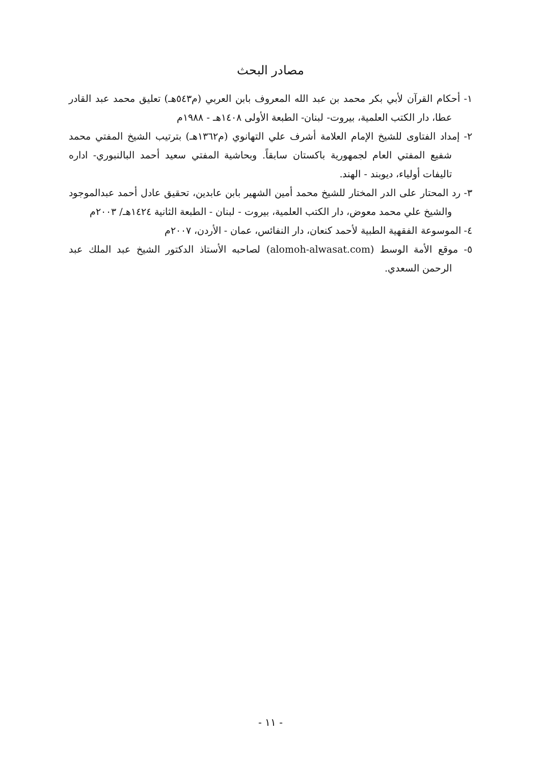مصادر البحث
١- أحكام القرآن لأبي بكر محمد بن عبد الله المعروف بابن العربي (م٥٤٣هـ) تعليق محمد عبد القادر عطا، دار الكتب العلمية، بيروت- لبنان- الطبعة الأولى ١٤٠٨هـ - ١٩٨٨م
٢- إمداد الفتاوى للشيخ الإمام العلامة أشرف علي التهانوي (م١٣٦٢هـ) بترتيب الشيخ المفتي محمد شفيع المفتي العام لجمهورية باكستان سابقاً. وبحاشية المفتي سعيد أحمد البالنبوري- اداره تاليفات أولياء، ديوبند - الهند.
٣- رد المحتار على الدر المختار للشيخ محمد أمين الشهير بابن عابدين، تحقيق عادل أحمد عبدالموجود والشيخ علي محمد معوض، دار الكتب العلمية، بيروت - لبنان - الطبعة الثانية ١٤٢٤هـ/ ٢٠٠٣م
٤- الموسوعة الفقهية الطبية لأحمد كنعان، دار النفائس، عمان - الأردن، ٢٠٠٧م
٥- موقع الأمة الوسط (alomoh-alwasat.com) لصاحبه الأستاذ الدكتور الشيخ عبد الملك عبد الرحمن السعدي.
- ١١ -